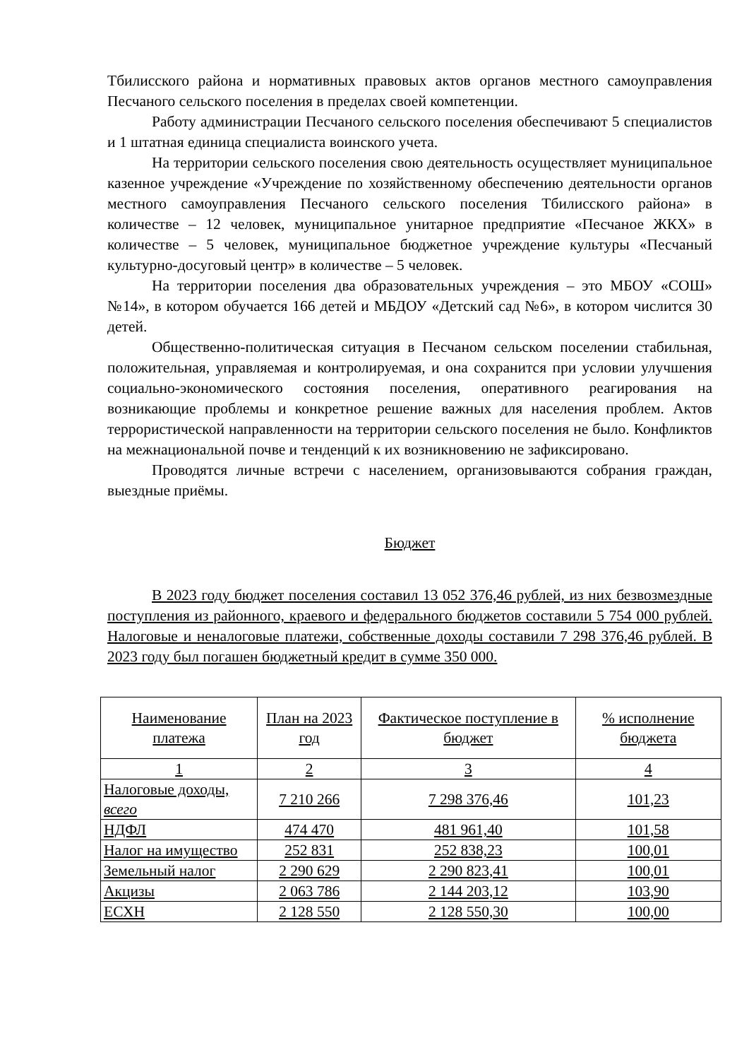Тбилисского района и нормативных правовых актов органов местного самоуправления Песчаного сельского поселения в пределах своей компетенции.
Работу администрации Песчаного сельского поселения обеспечивают 5 специалистов и 1 штатная единица специалиста воинского учета.
На территории сельского поселения свою деятельность осуществляет муниципальное казенное учреждение «Учреждение по хозяйственному обеспечению деятельности органов местного самоуправления Песчаного сельского поселения Тбилисского района» в количестве – 12 человек, муниципальное унитарное предприятие «Песчаное ЖКХ» в количестве – 5 человек, муниципальное бюджетное учреждение культуры «Песчаный культурно-досуговый центр» в количестве – 5 человек.
На территории поселения два образовательных учреждения – это МБОУ «СОШ» №14», в котором обучается 166 детей и МБДОУ «Детский сад №6», в котором числится 30 детей.
Общественно-политическая ситуация в Песчаном сельском поселении стабильная, положительная, управляемая и контролируемая, и она сохранится при условии улучшения социально-экономического состояния поселения, оперативного реагирования на возникающие проблемы и конкретное решение важных для населения проблем. Актов террористической направленности на территории сельского поселения не было. Конфликтов на межнациональной почве и тенденций к их возникновению не зафиксировано.
Проводятся личные встречи с населением, организовываются собрания граждан, выездные приёмы.
Бюджет
В 2023 году бюджет поселения составил 13 052 376,46 рублей, из них безвозмездные поступления из районного, краевого и федерального бюджетов составили 5 754 000 рублей. Налоговые и неналоговые платежи, собственные доходы составили 7 298 376,46 рублей. В 2023 году был погашен бюджетный кредит в сумме 350 000.
| Наименование платежа | План на 2023 год | Фактическое поступление в бюджет | % исполнение бюджета |
| --- | --- | --- | --- |
| 1 | 2 | 3 | 4 |
| Налоговые доходы, всего | 7 210 266 | 7 298 376,46 | 101,23 |
| НДФЛ | 474 470 | 481 961,40 | 101,58 |
| Налог на имущество | 252 831 | 252 838,23 | 100,01 |
| Земельный налог | 2 290 629 | 2 290 823,41 | 100,01 |
| Акцизы | 2 063 786 | 2 144 203,12 | 103,90 |
| ЕСХН | 2 128 550 | 2 128 550,30 | 100,00 |